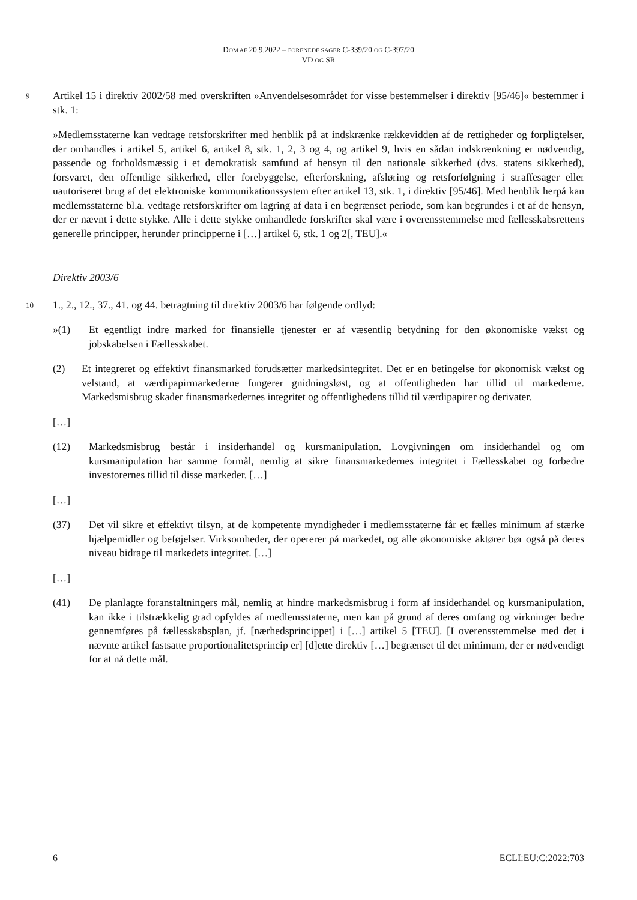DOM AF 20.9.2022 – FORENEDE SAGER C-339/20 OG C-397/20
VD OG SR
9
Artikel 15 i direktiv 2002/58 med overskriften »Anvendelsesområdet for visse bestemmelser i direktiv [95/46]« bestemmer i stk. 1:
»Medlemsstaterne kan vedtage retsforskrifter med henblik på at indskrænke rækkevidden af de rettigheder og forpligtelser, der omhandles i artikel 5, artikel 6, artikel 8, stk. 1, 2, 3 og 4, og artikel 9, hvis en sådan indskrænkning er nødvendig, passende og forholdsmæssig i et demokratisk samfund af hensyn til den nationale sikkerhed (dvs. statens sikkerhed), forsvaret, den offentlige sikkerhed, eller forebyggelse, efterforskning, afsløring og retsforfølgning i straffesager eller uautoriseret brug af det elektroniske kommunikationssystem efter artikel 13, stk. 1, i direktiv [95/46]. Med henblik herpå kan medlemsstaterne bl.a. vedtage retsforskrifter om lagring af data i en begrænset periode, som kan begrundes i et af de hensyn, der er nævnt i dette stykke. Alle i dette stykke omhandlede forskrifter skal være i overensstemmelse med fællesskabsrettens generelle principper, herunder principperne i […] artikel 6, stk. 1 og 2[, TEU].«
Direktiv 2003/6
10
1., 2., 12., 37., 41. og 44. betragtning til direktiv 2003/6 har følgende ordlyd:
»(1) Et egentligt indre marked for finansielle tjenester er af væsentlig betydning for den økonomiske vækst og jobskabelsen i Fællesskabet.
(2) Et integreret og effektivt finansmarked forudsætter markedsintegritet. Det er en betingelse for økonomisk vækst og velstand, at værdipapirmarkederne fungerer gnidningsløst, og at offentligheden har tillid til markederne. Markedsmisbrug skader finansmarkedernes integritet og offentlighedens tillid til værdipapirer og derivater.
[…]
(12) Markedsmisbrug består i insiderhandel og kursmanipulation. Lovgivningen om insiderhandel og om kursmanipulation har samme formål, nemlig at sikre finansmarkedernes integritet i Fællesskabet og forbedre investorernes tillid til disse markeder. […]
[…]
(37) Det vil sikre et effektivt tilsyn, at de kompetente myndigheder i medlemsstaterne får et fælles minimum af stærke hjælpemidler og beføjelser. Virksomheder, der opererer på markedet, og alle økonomiske aktører bør også på deres niveau bidrage til markedets integritet. […]
[…]
(41) De planlagte foranstaltningers mål, nemlig at hindre markedsmisbrug i form af insiderhandel og kursmanipulation, kan ikke i tilstrækkelig grad opfyldes af medlemsstaterne, men kan på grund af deres omfang og virkninger bedre gennemføres på fællesskabsplan, jf. [nærhedsprincippet] i […] artikel 5 [TEU]. [I overensstemmelse med det i nævnte artikel fastsatte proportionalitetsprincip er] [d]ette direktiv […] begrænset til det minimum, der er nødvendigt for at nå dette mål.
6 ECLI:EU:C:2022:703